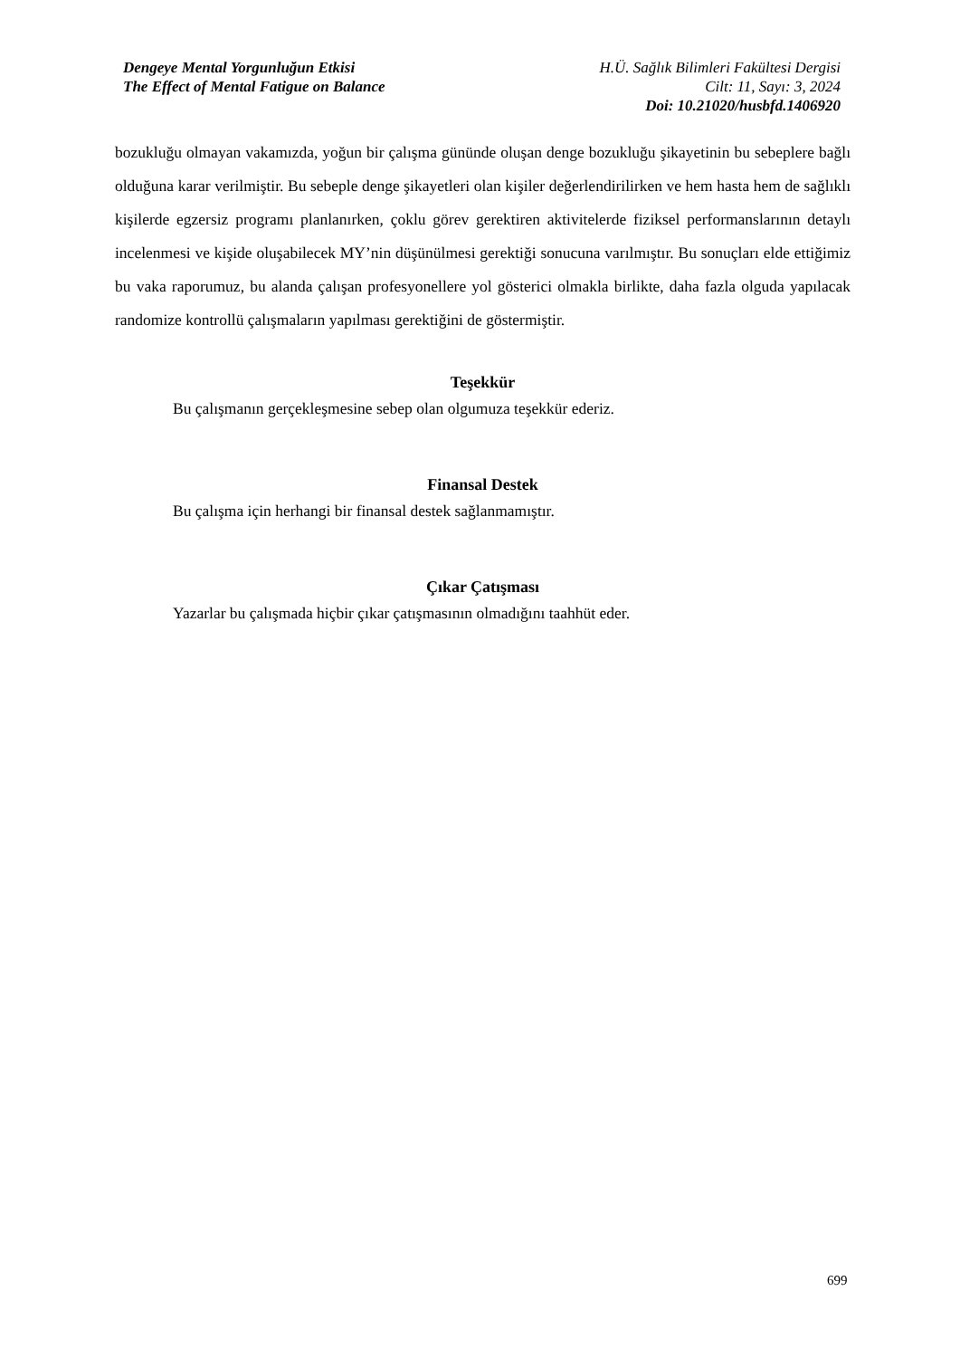Dengeye Mental Yorgunluğun Etkisi
The Effect of Mental Fatigue on Balance
H.Ü. Sağlık Bilimleri Fakültesi Dergisi
Cilt: 11, Sayı: 3, 2024
Doi: 10.21020/husbfd.1406920
bozukluğu olmayan vakamızda, yoğun bir çalışma gününde oluşan denge bozukluğu şikayetinin bu sebeplere bağlı olduğuna karar verilmiştir. Bu sebeple denge şikayetleri olan kişiler değerlendirilirken ve hem hasta hem de sağlıklı kişilerde egzersiz programı planlanırken, çoklu görev gerektiren aktivitelerde fiziksel performanslarının detaylı incelenmesi ve kişide oluşabilecek MY’nin düşünülmesi gerektiği sonucuna varılmıştır. Bu sonuçları elde ettiğimiz bu vaka raporumuz, bu alanda çalışan profesyonellere yol gösterici olmakla birlikte, daha fazla olguda yapılacak randomize kontrollü çalışmaların yapılması gerektiğini de göstermiştir.
Teşekkür
Bu çalışmanın gerçekleşmesine sebep olan olgumuza teşekkür ederiz.
Finansal Destek
Bu çalışma için herhangi bir finansal destek sağlanmamıştır.
Çıkar Çatışması
Yazarlar bu çalışmada hiçbir çıkar çatışmasının olmadığını taahhüt eder.
699